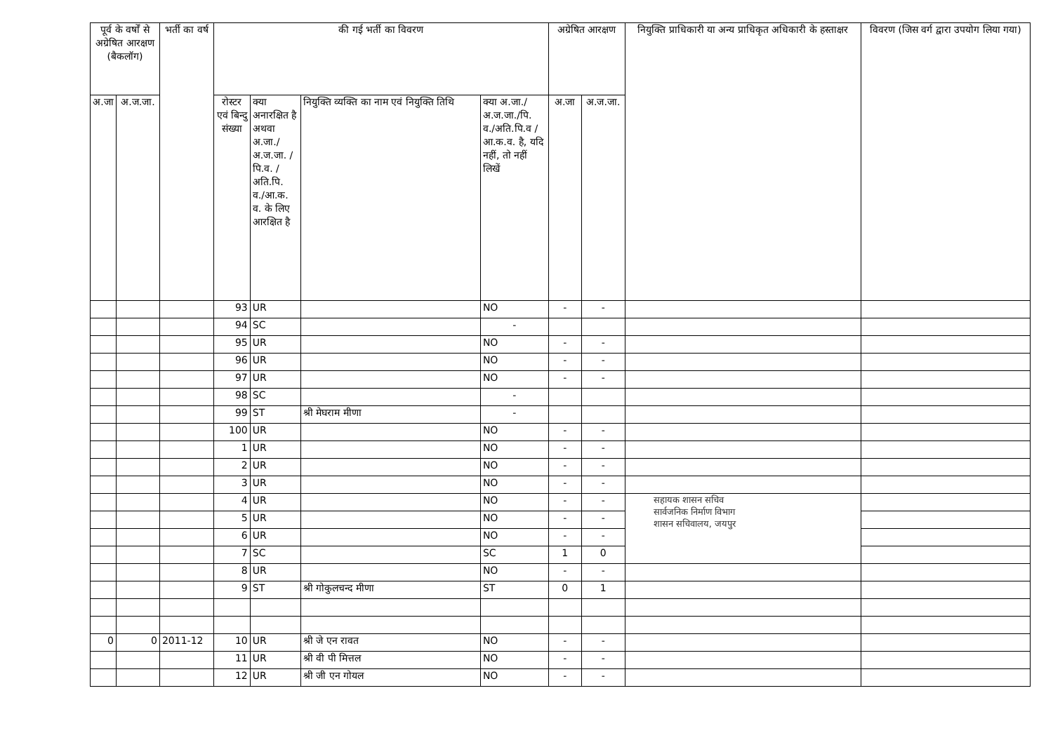| पूर्व के वर्षों से अग्रेषित आरक्षण (बैकलॉग) | | भर्ती का वर्ष | की गई भर्ती का विवरण | | | | अग्रेषित आरक्षण | | नियुक्ति प्राधिकारी या अन्य प्राधिकृत अधिकारी के हस्ताक्षर | विवरण (जिस वर्ग द्वारा उपयोग लिया गया) |
| --- | --- | --- | --- | --- | --- | --- | --- | --- | --- | --- |
| अ.जा | अ.ज.जा. | | रोस्टर एवं बिन्दु संख्या | क्या अनारक्षित है अथवा अ.जा./ अ.ज.जा. /पि.व. /अति.पि. व./आ.क. व. के लिए आरक्षित है | नियुक्ति व्यक्ति का नाम एवं नियुक्ति तिथि | क्या अ.जा./ अ.ज.जा./पि. व./अति.पि.व /आ.क.व. है, यदि नहीं, तो नहीं लिखें | अ.जा | अ.ज.जा. | | |
| | | | 93 | UR | | NO | - | - | | |
| | | | 94 | SC | | - | | | | |
| | | | 95 | UR | | NO | - | - | | |
| | | | 96 | UR | | NO | - | - | | |
| | | | 97 | UR | | NO | - | - | | |
| | | | 98 | SC | | - | | | | |
| | | | 99 | ST | श्री मेघराम मीणा | - | | | | |
| | | | 100 | UR | | NO | - | - | | |
| | | | 1 | UR | | NO | - | - | | |
| | | | 2 | UR | | NO | - | - | | |
| | | | 3 | UR | | NO | - | - | | |
| | | | 4 | UR | | NO | - | - | सहायक शासन सचिव सार्वजनिक निर्माण विभाग शासन सचिवालय, जयपुर | |
| | | | 5 | UR | | NO | - | - | | |
| | | | 6 | UR | | NO | - | - | | |
| | | | 7 | SC | | SC | 1 | 0 | | |
| | | | 8 | UR | | NO | - | - | | |
| | | | 9 | ST | श्री गोकुलचन्द मीणा | ST | 0 | 1 | | |
| 0 | 0 | 2011-12 | 10 | UR | श्री जे एन रावत | NO | - | - | | |
| | | | 11 | UR | श्री वी पी मित्तल | NO | - | - | | |
| | | | 12 | UR | श्री जी एन गोयल | NO | - | - | | |